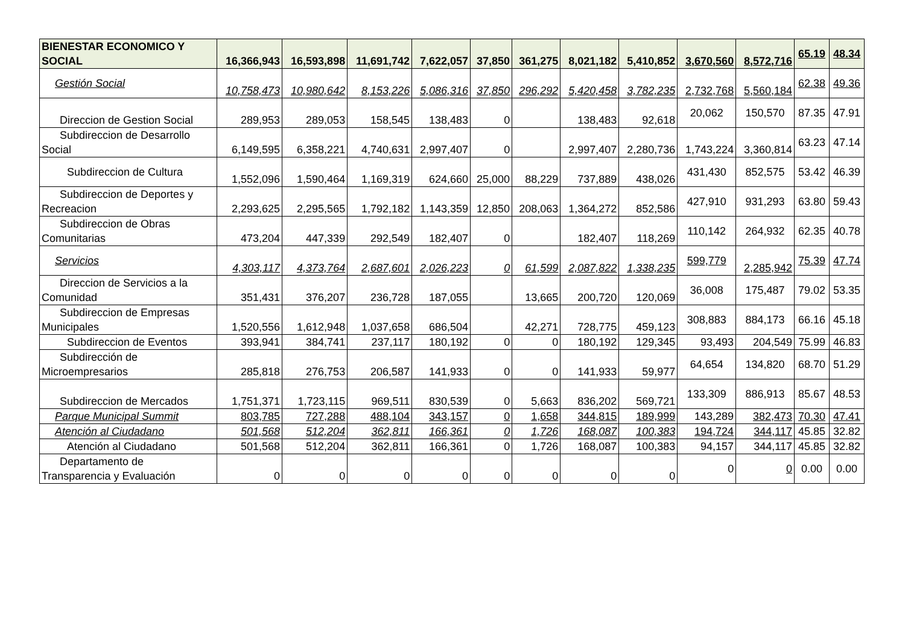| BIENESTAR ECONOMICO Y SOCIAL | 16,366,943 | 16,593,898 | 11,691,742 | 7,622,057 | 37,850 | 361,275 | 8,021,182 | 5,410,852 | 3,670,560 | 8,572,716 | 65.19 | 48.34 |
| Gestión Social | 10,758,473 | 10,980,642 | 8,153,226 | 5,086,316 | 37,850 | 296,292 | 5,420,458 | 3,782,235 | 2,732,768 | 5,560,184 | 62.38 | 49.36 |
| Direccion de Gestion Social | 289,953 | 289,053 | 158,545 | 138,483 | 0 | | 138,483 | 92,618 | 20,062 | 150,570 | 87.35 | 47.91 |
| Subdireccion de Desarrollo Social | 6,149,595 | 6,358,221 | 4,740,631 | 2,997,407 | 0 | | 2,997,407 | 2,280,736 | 1,743,224 | 3,360,814 | 63.23 | 47.14 |
| Subdireccion de Cultura | 1,552,096 | 1,590,464 | 1,169,319 | 624,660 | 25,000 | 88,229 | 737,889 | 438,026 | 431,430 | 852,575 | 53.42 | 46.39 |
| Subdireccion de Deportes y Recreacion | 2,293,625 | 2,295,565 | 1,792,182 | 1,143,359 | 12,850 | 208,063 | 1,364,272 | 852,586 | 427,910 | 931,293 | 63.80 | 59.43 |
| Subdireccion de Obras Comunitarias | 473,204 | 447,339 | 292,549 | 182,407 | 0 | | 182,407 | 118,269 | 110,142 | 264,932 | 62.35 | 40.78 |
| Servicios | 4,303,117 | 4,373,764 | 2,687,601 | 2,026,223 | 0 | 61,599 | 2,087,822 | 1,338,235 | 599,779 | 2,285,942 | 75.39 | 47.74 |
| Direccion de Servicios a la Comunidad | 351,431 | 376,207 | 236,728 | 187,055 | | 13,665 | 200,720 | 120,069 | 36,008 | 175,487 | 79.02 | 53.35 |
| Subdireccion de Empresas Municipales | 1,520,556 | 1,612,948 | 1,037,658 | 686,504 | | 42,271 | 728,775 | 459,123 | 308,883 | 884,173 | 66.16 | 45.18 |
| Subdireccion de Eventos | 393,941 | 384,741 | 237,117 | 180,192 | 0 | 0 | 180,192 | 129,345 | 93,493 | 204,549 | 75.99 | 46.83 |
| Subdirección de Microempresarios | 285,818 | 276,753 | 206,587 | 141,933 | 0 | 0 | 141,933 | 59,977 | 64,654 | 134,820 | 68.70 | 51.29 |
| Subdireccion de Mercados | 1,751,371 | 1,723,115 | 969,511 | 830,539 | 0 | 5,663 | 836,202 | 569,721 | 133,309 | 886,913 | 85.67 | 48.53 |
| Parque Municipal Summit | 803,785 | 727,288 | 488,104 | 343,157 | 0 | 1,658 | 344,815 | 189,999 | 143,289 | 382,473 | 70.30 | 47.41 |
| Atención al Ciudadano | 501,568 | 512,204 | 362,811 | 166,361 | 0 | 1,726 | 168,087 | 100,383 | 194,724 | 344,117 | 45.85 | 32.82 |
| Atención al Ciudadano | 501,568 | 512,204 | 362,811 | 166,361 | 0 | 1,726 | 168,087 | 100,383 | 94,157 | 344,117 | 45.85 | 32.82 |
| Departamento de Transparencia y Evaluación | 0 | 0 | 0 | 0 | 0 | 0 | 0 | 0 | 0 | 0 | 0.00 | 0.00 |